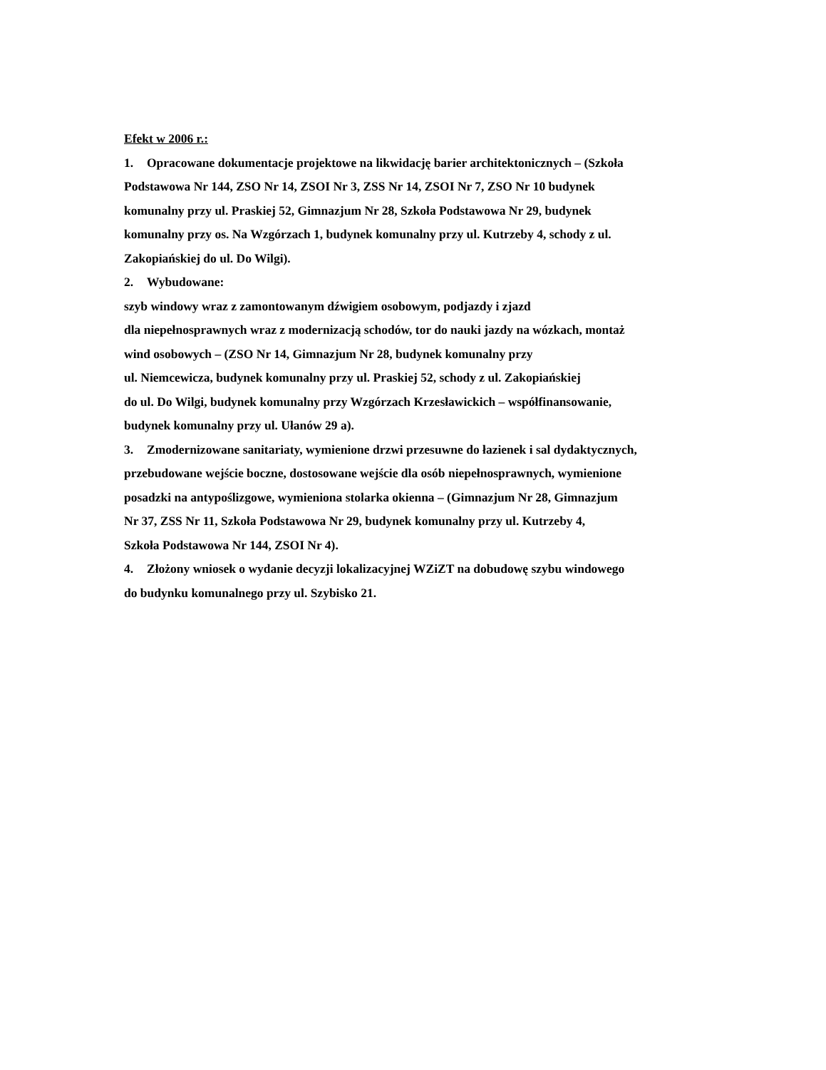Efekt w 2006 r.:
1. Opracowane dokumentacje projektowe na likwidację barier architektonicznych – (Szkoła
Podstawowa Nr 144, ZSO Nr 14, ZSOI Nr 3, ZSS Nr 14, ZSOI Nr 7, ZSO Nr 10 budynek
komunalny przy ul. Praskiej 52, Gimnazjum Nr 28, Szkoła Podstawowa Nr 29, budynek
komunalny przy os. Na Wzgórzach 1, budynek komunalny przy ul. Kutrzeby 4, schody z ul.
Zakopiańskiej do ul. Do Wilgi).
2. Wybudowane:
szyb windowy wraz z zamontowanym dźwigiem osobowym, podjazdy i zjazd
dla niepełnosprawnych wraz z modernizacją schodów, tor do nauki jazdy na wózkach, montaż
wind osobowych – (ZSO Nr 14, Gimnazjum Nr 28, budynek komunalny przy
ul. Niemcewicza, budynek komunalny przy ul. Praskiej 52, schody z ul. Zakopiańskiej
do ul. Do Wilgi, budynek komunalny przy Wzgórzach Krzesławickich – współfinansowanie,
budynek komunalny przy ul. Ułanów 29 a).
3. Zmodernizowane sanitariaty, wymienione drzwi przesuwne do łazienek i sal dydaktycznych,
przebudowane wejście boczne, dostosowane wejście dla osób niepełnosprawnych, wymienione
posadzki na antypoślizgowe, wymieniona stolarka okienna – (Gimnazjum Nr 28, Gimnazjum
Nr 37, ZSS Nr 11, Szkoła Podstawowa Nr 29, budynek komunalny przy ul. Kutrzeby 4,
Szkoła Podstawowa Nr 144, ZSOI Nr 4).
4. Złożony wniosek o wydanie decyzji lokalizacyjnej WZiZT na dobudowę szybu windowego
do budynku komunalnego przy ul. Szybisko 21.